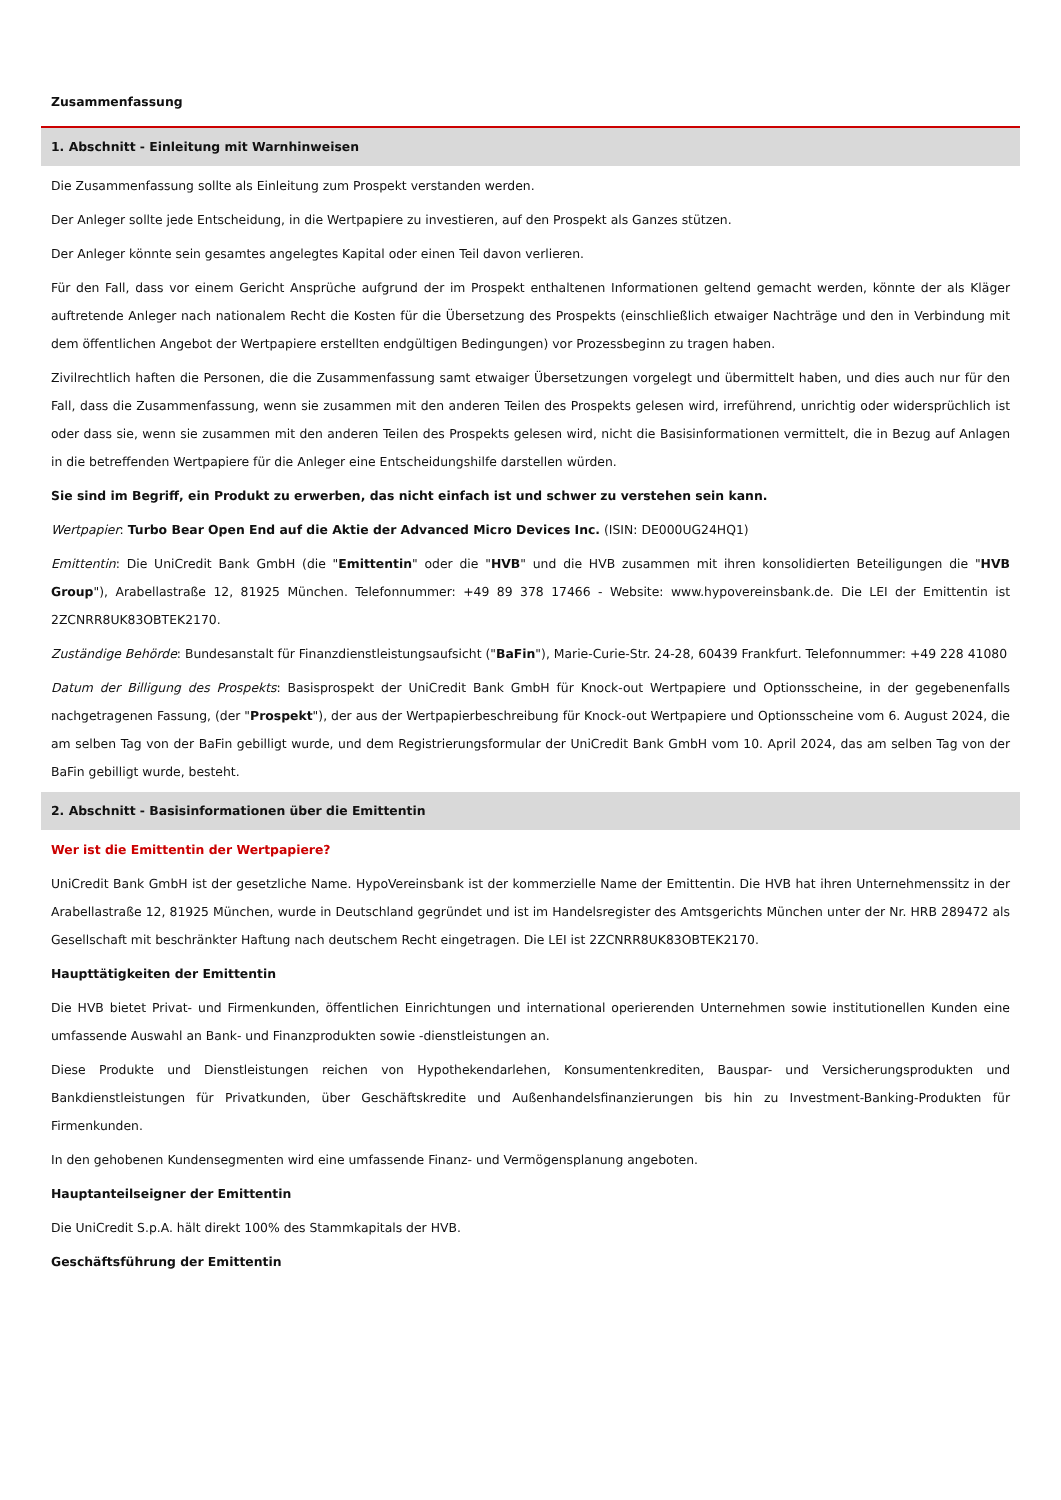Zusammenfassung
1. Abschnitt - Einleitung mit Warnhinweisen
Die Zusammenfassung sollte als Einleitung zum Prospekt verstanden werden.
Der Anleger sollte jede Entscheidung, in die Wertpapiere zu investieren, auf den Prospekt als Ganzes stützen.
Der Anleger könnte sein gesamtes angelegtes Kapital oder einen Teil davon verlieren.
Für den Fall, dass vor einem Gericht Ansprüche aufgrund der im Prospekt enthaltenen Informationen geltend gemacht werden, könnte der als Kläger auftretende Anleger nach nationalem Recht die Kosten für die Übersetzung des Prospekts (einschließlich etwaiger Nachträge und den in Verbindung mit dem öffentlichen Angebot der Wertpapiere erstellten endgültigen Bedingungen) vor Prozessbeginn zu tragen haben.
Zivilrechtlich haften die Personen, die die Zusammenfassung samt etwaiger Übersetzungen vorgelegt und übermittelt haben, und dies auch nur für den Fall, dass die Zusammenfassung, wenn sie zusammen mit den anderen Teilen des Prospekts gelesen wird, irreführend, unrichtig oder widersprüchlich ist oder dass sie, wenn sie zusammen mit den anderen Teilen des Prospekts gelesen wird, nicht die Basisinformationen vermittelt, die in Bezug auf Anlagen in die betreffenden Wertpapiere für die Anleger eine Entscheidungshilfe darstellen würden.
Sie sind im Begriff, ein Produkt zu erwerben, das nicht einfach ist und schwer zu verstehen sein kann.
Wertpapier: Turbo Bear Open End auf die Aktie der Advanced Micro Devices Inc. (ISIN: DE000UG24HQ1)
Emittentin: Die UniCredit Bank GmbH (die "Emittentin" oder die "HVB" und die HVB zusammen mit ihren konsolidierten Beteiligungen die "HVB Group"), Arabellastraße 12, 81925 München. Telefonnummer: +49 89 378 17466 - Website: www.hypovereinsbank.de. Die LEI der Emittentin ist 2ZCNRR8UK83OBTEK2170.
Zuständige Behörde: Bundesanstalt für Finanzdienstleistungsaufsicht ("BaFin"), Marie-Curie-Str. 24-28, 60439 Frankfurt. Telefonnummer: +49 228 41080
Datum der Billigung des Prospekts: Basisprospekt der UniCredit Bank GmbH für Knock-out Wertpapiere und Optionsscheine, in der gegebenenfalls nachgetragenen Fassung, (der "Prospekt"), der aus der Wertpapierbeschreibung für Knock-out Wertpapiere und Optionsscheine vom 6. August 2024, die am selben Tag von der BaFin gebilligt wurde, und dem Registrierungsformular der UniCredit Bank GmbH vom 10. April 2024, das am selben Tag von der BaFin gebilligt wurde, besteht.
2. Abschnitt - Basisinformationen über die Emittentin
Wer ist die Emittentin der Wertpapiere?
UniCredit Bank GmbH ist der gesetzliche Name. HypoVereinsbank ist der kommerzielle Name der Emittentin. Die HVB hat ihren Unternehmenssitz in der Arabellastraße 12, 81925 München, wurde in Deutschland gegründet und ist im Handelsregister des Amtsgerichts München unter der Nr. HRB 289472 als Gesellschaft mit beschränkter Haftung nach deutschem Recht eingetragen. Die LEI ist 2ZCNRR8UK83OBTEK2170.
Haupttätigkeiten der Emittentin
Die HVB bietet Privat- und Firmenkunden, öffentlichen Einrichtungen und international operierenden Unternehmen sowie institutionellen Kunden eine umfassende Auswahl an Bank- und Finanzprodukten sowie -dienstleistungen an.
Diese Produkte und Dienstleistungen reichen von Hypothekendarlehen, Konsumentenkrediten, Bauspar- und Versicherungsprodukten und Bankdienstleistungen für Privatkunden, über Geschäftskredite und Außenhandelsfinanzierungen bis hin zu Investment-Banking-Produkten für Firmenkunden.
In den gehobenen Kundensegmenten wird eine umfassende Finanz- und Vermögensplanung angeboten.
Hauptanteilseigner der Emittentin
Die UniCredit S.p.A. hält direkt 100% des Stammkapitals der HVB.
Geschäftsführung der Emittentin